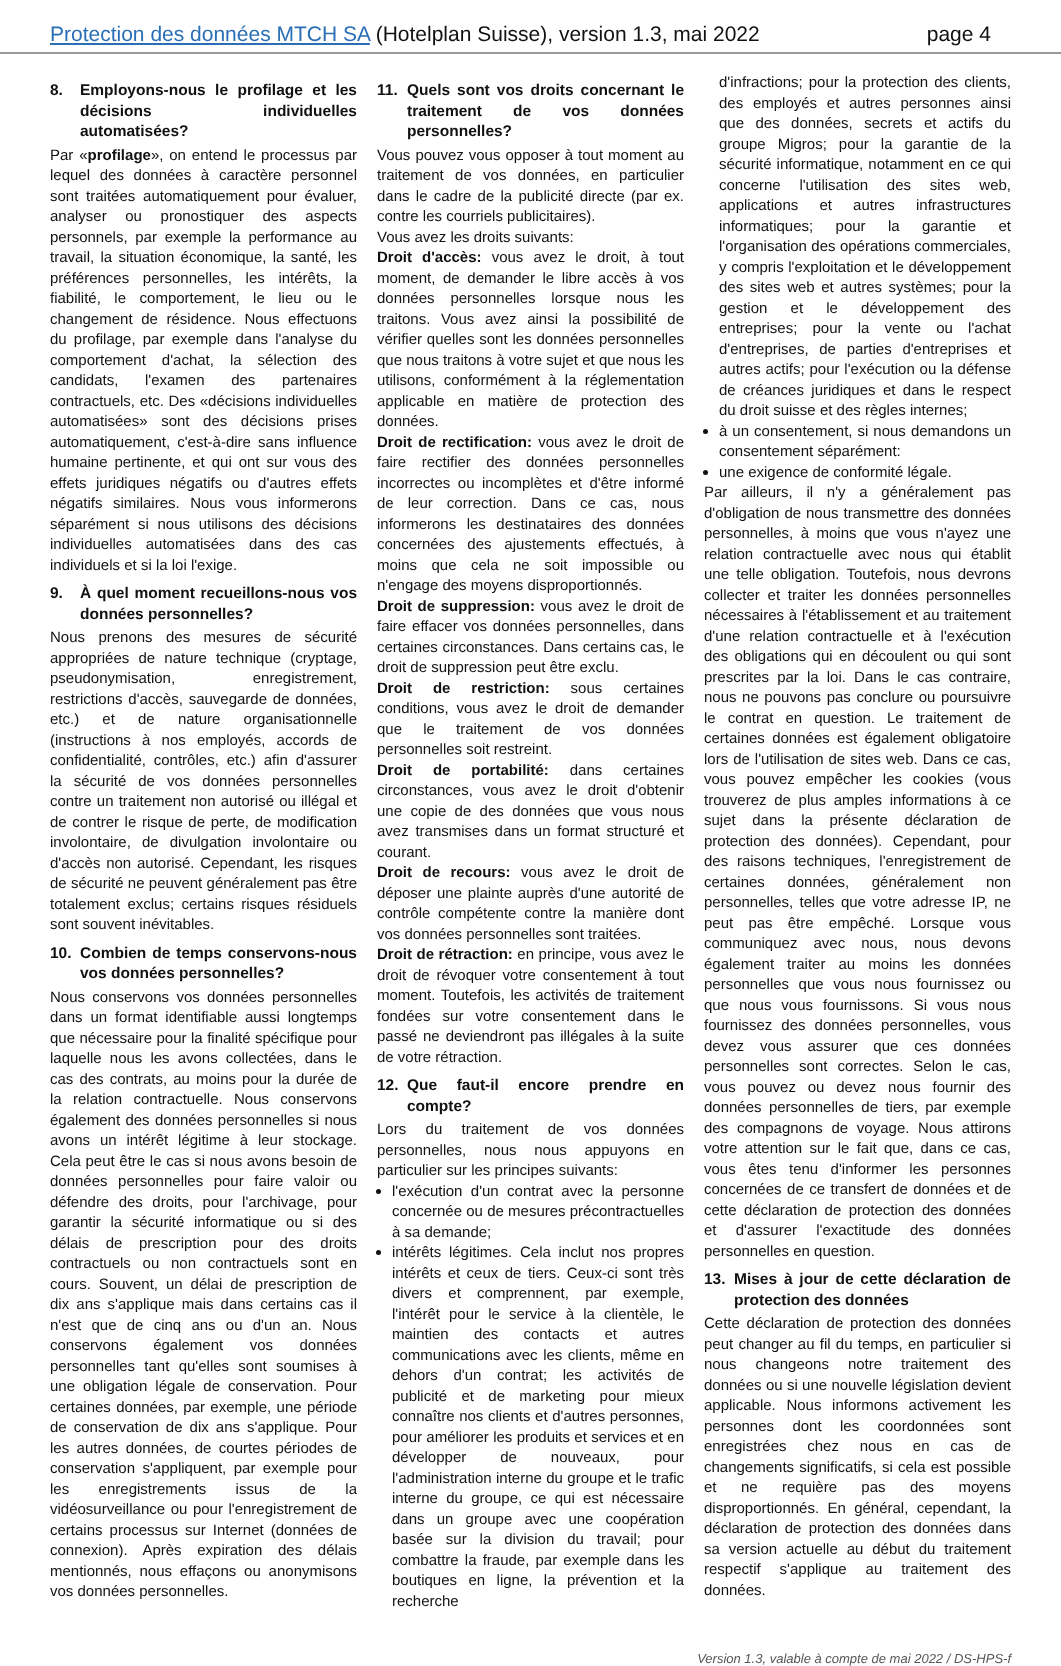Protection des données MTCH SA (Hotelplan Suisse), version 1.3, mai 2022
page 4
8. Employons-nous le profilage et les décisions individuelles automatisées?
Par «profilage», on entend le processus par lequel des données à caractère personnel sont traitées automatiquement pour évaluer, analyser ou pronostiquer des aspects personnels, par exemple la performance au travail, la situation économique, la santé, les préférences personnelles, les intérêts, la fiabilité, le comportement, le lieu ou le changement de résidence. Nous effectuons du profilage, par exemple dans l'analyse du comportement d'achat, la sélection des candidats, l'examen des partenaires contractuels, etc. Des «décisions individuelles automatisées» sont des décisions prises automatiquement, c'est-à-dire sans influence humaine pertinente, et qui ont sur vous des effets juridiques négatifs ou d'autres effets négatifs similaires. Nous vous informerons séparément si nous utilisons des décisions individuelles automatisées dans des cas individuels et si la loi l'exige.
9. À quel moment recueillons-nous vos données personnelles?
Nous prenons des mesures de sécurité appropriées de nature technique (cryptage, pseudonymisation, enregistrement, restrictions d'accès, sauvegarde de données, etc.) et de nature organisationnelle (instructions à nos employés, accords de confidentialité, contrôles, etc.) afin d'assurer la sécurité de vos données personnelles contre un traitement non autorisé ou illégal et de contrer le risque de perte, de modification involontaire, de divulgation involontaire ou d'accès non autorisé. Cependant, les risques de sécurité ne peuvent généralement pas être totalement exclus; certains risques résiduels sont souvent inévitables.
10. Combien de temps conservons-nous vos données personnelles?
Nous conservons vos données personnelles dans un format identifiable aussi longtemps que nécessaire pour la finalité spécifique pour laquelle nous les avons collectées, dans le cas des contrats, au moins pour la durée de la relation contractuelle. Nous conservons également des données personnelles si nous avons un intérêt légitime à leur stockage. Cela peut être le cas si nous avons besoin de données personnelles pour faire valoir ou défendre des droits, pour l'archivage, pour garantir la sécurité informatique ou si des délais de prescription pour des droits contractuels ou non contractuels sont en cours. Souvent, un délai de prescription de dix ans s'applique mais dans certains cas il n'est que de cinq ans ou d'un an. Nous conservons également vos données personnelles tant qu'elles sont soumises à une obligation légale de conservation. Pour certaines données, par exemple, une période de conservation de dix ans s'applique. Pour les autres données, de courtes périodes de conservation s'appliquent, par exemple pour les enregistrements issus de la vidéosurveillance ou pour l'enregistrement de certains processus sur Internet (données de connexion). Après expiration des délais mentionnés, nous effaçons ou anonymisons vos données personnelles.
11. Quels sont vos droits concernant le traitement de vos données personnelles?
Vous pouvez vous opposer à tout moment au traitement de vos données, en particulier dans le cadre de la publicité directe (par ex. contre les courriels publicitaires).
Vous avez les droits suivants:
Droit d'accès: vous avez le droit, à tout moment, de demander le libre accès à vos données personnelles lorsque nous les traitons. Vous avez ainsi la possibilité de vérifier quelles sont les données personnelles que nous traitons à votre sujet et que nous les utilisons, conformément à la réglementation applicable en matière de protection des données.
Droit de rectification: vous avez le droit de faire rectifier des données personnelles incorrectes ou incomplètes et d'être informé de leur correction. Dans ce cas, nous informerons les destinataires des données concernées des ajustements effectués, à moins que cela ne soit impossible ou n'engage des moyens disproportionnés.
Droit de suppression: vous avez le droit de faire effacer vos données personnelles, dans certaines circonstances. Dans certains cas, le droit de suppression peut être exclu.
Droit de restriction: sous certaines conditions, vous avez le droit de demander que le traitement de vos données personnelles soit restreint.
Droit de portabilité: dans certaines circonstances, vous avez le droit d'obtenir une copie de des données que vous nous avez transmises dans un format structuré et courant.
Droit de recours: vous avez le droit de déposer une plainte auprès d'une autorité de contrôle compétente contre la manière dont vos données personnelles sont traitées.
Droit de rétraction: en principe, vous avez le droit de révoquer votre consentement à tout moment. Toutefois, les activités de traitement fondées sur votre consentement dans le passé ne deviendront pas illégales à la suite de votre rétraction.
12. Que faut-il encore prendre en compte?
Lors du traitement de vos données personnelles, nous nous appuyons en particulier sur les principes suivants:
l'exécution d'un contrat avec la personne concernée ou de mesures précontractuelles à sa demande;
intérêts légitimes. Cela inclut nos propres intérêts et ceux de tiers. Ceux-ci sont très divers et comprennent, par exemple, l'intérêt pour le service à la clientèle, le maintien des contacts et autres communications avec les clients, même en dehors d'un contrat; les activités de publicité et de marketing pour mieux connaître nos clients et d'autres personnes, pour améliorer les produits et services et en développer de nouveaux, pour l'administration interne du groupe et le trafic interne du groupe, ce qui est nécessaire dans un groupe avec une coopération basée sur la division du travail; pour combattre la fraude, par exemple dans les boutiques en ligne, la prévention et la recherche
d'infractions; pour la protection des clients, des employés et autres personnes ainsi que des données, secrets et actifs du groupe Migros; pour la garantie de la sécurité informatique, notamment en ce qui concerne l'utilisation des sites web, applications et autres infrastructures informatiques; pour la garantie et l'organisation des opérations commerciales, y compris l'exploitation et le développement des sites web et autres systèmes; pour la gestion et le développement des entreprises; pour la vente ou l'achat d'entreprises, de parties d'entreprises et autres actifs; pour l'exécution ou la défense de créances juridiques et dans le respect du droit suisse et des règles internes;
à un consentement, si nous demandons un consentement séparément:
une exigence de conformité légale.
Par ailleurs, il n'y a généralement pas d'obligation de nous transmettre des données personnelles, à moins que vous n'ayez une relation contractuelle avec nous qui établit une telle obligation. Toutefois, nous devrons collecter et traiter les données personnelles nécessaires à l'établissement et au traitement d'une relation contractuelle et à l'exécution des obligations qui en découlent ou qui sont prescrites par la loi. Dans le cas contraire, nous ne pouvons pas conclure ou poursuivre le contrat en question. Le traitement de certaines données est également obligatoire lors de l'utilisation de sites web. Dans ce cas, vous pouvez empêcher les cookies (vous trouverez de plus amples informations à ce sujet dans la présente déclaration de protection des données). Cependant, pour des raisons techniques, l'enregistrement de certaines données, généralement non personnelles, telles que votre adresse IP, ne peut pas être empêché. Lorsque vous communiquez avec nous, nous devons également traiter au moins les données personnelles que vous nous fournissez ou que nous vous fournissons. Si vous nous fournissez des données personnelles, vous devez vous assurer que ces données personnelles sont correctes. Selon le cas, vous pouvez ou devez nous fournir des données personnelles de tiers, par exemple des compagnons de voyage. Nous attirons votre attention sur le fait que, dans ce cas, vous êtes tenu d'informer les personnes concernées de ce transfert de données et de cette déclaration de protection des données et d'assurer l'exactitude des données personnelles en question.
13. Mises à jour de cette déclaration de protection des données
Cette déclaration de protection des données peut changer au fil du temps, en particulier si nous changeons notre traitement des données ou si une nouvelle législation devient applicable. Nous informons activement les personnes dont les coordonnées sont enregistrées chez nous en cas de changements significatifs, si cela est possible et ne requière pas des moyens disproportionnés. En général, cependant, la déclaration de protection des données dans sa version actuelle au début du traitement respectif s'applique au traitement des données.
Version 1.3, valable à compte de mai 2022 / DS-HPS-f